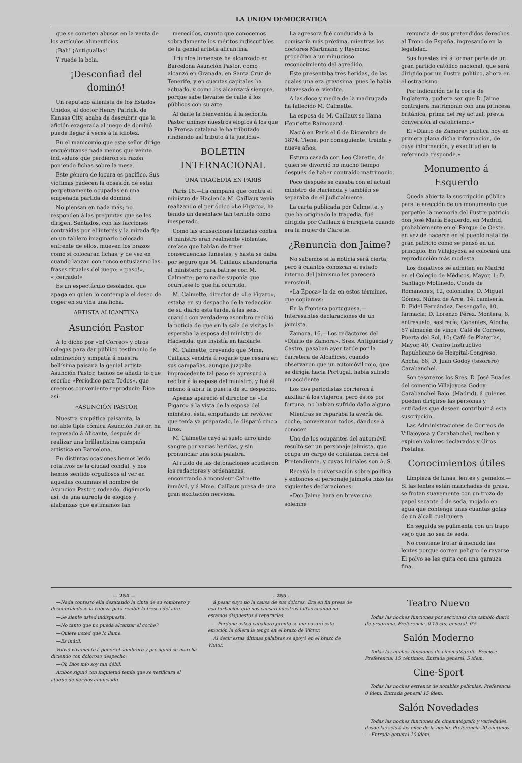LA UNION DEMOCRATICA
que se cometen abusos en la venta de los artículos alimenticios.
¡Bah! ¡Antiguallas!
Y ruede la bola.
¡Desconfiad del dominó!
Un reputado alienista de los Estados Unidos, el doctor Henry Patrick, de Kansas City, acaba de descubrir que la afición exagerada al juego de dominó puede llegar á veces á la idiotez.
En el manicomio que este señor dirige encuéntranse nada menos que veinte individuos que perdieron su razón poniendo fichas sobre la mesa.
Este género de locura es pacífico. Sus víctimas padecen la obsesión de estar perpetuamente ocupadas en una empeñada partida de dominó.
No piensan en nada más; no responden á las preguntas que se les dirigen. Sentados, con las facciones contraídas por el interés y la mirada fija en un tablero imaginario colocado enfrente de ellos, mueven los brazos como si colocaran fichas, y de vez en cuando lanzan con ronco entusiasmo las frases rituales del juego: «¡paso!», «¡cerrado!»
Es un espectáculo desolador, que apaga en quien lo contempla el deseo de coger en su vida una ficha.
ARTISTA ALICANTINA
Asunción Pastor
A lo dicho por «El Correo» y otros colegas para dar público testimonio de admiración y simpatía á nuestra bellísima paisana la genial artista Asunción Pastor, hemos de añadir lo que escribe «Periódico para Todos», que creemos conveniente reproducir: Dice así:
«ASUNCIÓN PASTOR
Nuestra simpática paisanita, la notable tiple cómica Asunción Pastor, ha regresado á Alicante, después de realizar una brillantísima campaña artística en Barcelona.
En distintas ocasiones hemos leído rotativos de la ciudad condal, y nos hemos sentido orgullosos al ver en aquellas columnas el nombre de Asunción Pastor, rodeado, digámoslo así, de una aureola de elogios y alabanzas que estimamos tan
merecidos, cuanto que conocemos sobradamente los méritos indiscutibles de la genial artista alicantina.
Triunfos inmensos ha alcanzado en Barcelona Asunción Pastor, como alcanzó en Granada, en Santa Cruz de Tenerife, y en cuantas capitales ha actuado, y como los alcanzará siempre, porque sabe llevarse de calle á los públicos con su arte.
Al darle la bienvenida á la señorita Pastor unimos nuestros elogios á los que la Prensa catalana le ha tributado rindiendo así tributo á la justicia».
BOLETIN INTERNACIONAL
UNA TRAGEDIA EN PARIS
París 18.—La campaña que contra el ministro de Hacienda M. Caillaux venía realizando el periódico «Le Figaro», ha tenido un desenlace tan terrible como inesperado.
Como las acusaciones lanzadas contra el ministro eran realmente violentas, creíase que habían de traer consecuencias funestas, y hasta se daba por seguro que M. Caillaux abandonaría el ministerio para batirse con M. Calmette; pero nadie suponía que ocurriese lo que ha ocurrido.
M. Calmette, director de «Le Figaro», estaba en su despacho de la redacción de su diario esta tarde, á las seis, cuando con verdadero asombro recibió la noticia de que en la sala de visitas le esperaba la esposa del ministro de Hacienda, que insistía en hablarle.
M. Calmette, creyendo que Mme. Caillaux vendría á rogarle que cesara en sus campañas, aunque juzgaba improcedente tal paso se apresuró á recibir á la esposa del ministro, y fué él mismo á abrir la puerta de su despacho.
Apenas apareció el director de «Le Figaro» á la vista de la esposa del ministro, ésta, empuñando un revólver que tenía ya preparado, le disparó cinco tiros.
M. Calmette cayó al suelo arrojando sangre por varias heridas, y sin pronunciar una sola palabra.
Al ruido de las detonaciones acudieron los redactores y ordenanzas, encontrando á monsieur Calmette inmóvil, y á Mme. Caillaux presa de una gran excitación nerviosa.
La agresora fué conducida á la comisaría más próxima, mientras los doctores Martmann y Reymond procedían á un minucioso reconocimiento del agredido.
Este presentaba tres heridas, de las cuales una era gravísima, pues le había atravesado el vientre.
A las doce y media de la madrugada ha fallecido M. Calmette.
La esposa de M. Caillaux se llama Henriette Raimouard.
Nació en París el 6 de Diciembre de 1874. Tiene, por consiguiente, treinta y nueve años.
Estuvo casada con Leo Claretie, de quien se divorció no mucho tiempo después de haber contraído matrimonio.
Poco después se casaba con el actual ministro de Hacienda y también se separaba de él judicialmente.
La carta publicada por Calmette, y que ha originado la tragedia, fué dirigida por Caillaux á Enriqueta cuando era la mujer de Claretie.
¿Renuncia don Jaime?
No sabemos si la noticia será cierta; pero á cuantos conozcan el estado interno del jaimismo les parecerá verosímil.
«La Época» la da en estos términos, que copiamos:
En la frontera portuguesa.—Interesantes declaraciones de un jaimista.
Zamora, 16.—Los redactores del «Diario de Zamora», Sres. Antigüedad y Castro, pasaban ayer tarde por la carretera de Alcañices, cuando observaron que un automóvil rojo, que se dirigía hacia Portugal, había sufrido un accidente.
Los dos periodistas corrieron á auxiliar á los viajeros, pero éstos por fortuna, no habían sufrido daño alguno.
Mientras se reparaba la avería del coche, conversaron todos, dándose á conocer.
Uno de los ocupantes del automóvil resultó ser un personaje jaimista, que ocupa un cargo de confianza cerca del Pretendiente, y cuyas iniciales son A. S.
Recayó la conversación sobre política y entonces el personaje jaimista hizo las siguientes declaraciones:
«Don Jaime hará en breve una solemne
renuncia de sus pretendidos derechos al Trono de España, ingresando en la legalidad.
Sus huestes irá á formar parte de un gran partido católico nacional, que será dirigido por un ilustre político, ahora en el ostracismo.
Por indicación de la corte de Inglaterra, pudiera ser que D. Jaime contrajera matrimonio con una princesa británica, prima del rey actual, previa conversión al catolicismo.»
El «Diario de Zamora» publica hoy en primera plana dicha información, de cuya información, y exactitud en la referencia responde.»
Monumento á Esquerdo
Queda abierta la suscripción pública para la erección de un monumento que perpetúe la memoria del ilustre patricio don José María Esquerdo, en Madrid, probablemente en el Parque de Oeste, en vez de hacerse en el pueblo natal del gran patricio como se pensó en un principio. En Villajoyosa se colocará una reproducción más modesta.
Los donativos se admiten en Madrid en el Colegio de Médicos, Mayor, 1; D. Santiago Mollinedo, Conde de Romanones, 12, coloniales; D. Miguel Gómez, Núñez de Arce, 14, camisería; D. Fidel Fernández, Desengaño, 10, farmacia; D. Lorenzo Pérez, Montera, 8, entresuelo, sastrería; Cabantes, Atocha, 67 almacén de vinos; Café de Correos, Puerta del Sol, 10; Café de Platerías, Mayor, 40; Centro Instructivo Republicano de Hospital-Congreso, Ancha, 68; D. Juan Godoy (tesorero) Carabanchel.
Son tesoreros los Sres. D. José Buades del comercio Villajoyosa Godoy Carabanchel Bajo. (Madrid), á quienes pueden dirigirse las personas y entidades que deseen contribuir á esta suscripción.
Las Administraciones de Correos de Villajoyosa y Carabanchel, reciben y expiden valores declarados y Giros Postales.
Conocimientos útiles
Limpieza de lunas, lentes y gemelos.—Si las lentes están manchadas de grasa, se frotan suavemente con un trozo de papel secante ó de seda, mojado en agua que contenga unas cuantas gotas de un álcali cualquiera.
En seguida se pulimenta con un trapo viejo que no sea de seda.
No conviene frotar á menudo las lentes porque corren peligro de rayarse. El polvo se les quita con una gamuza fina.
— 254 —
—Nada contestó ella dezatando la cinta de su sombrero y descubriéndose la cabeza para recibir la fresca del aire.
—Se siente usted indispuesta.
—No tanto que no pueda alcanzar el coche?
—Quiere usted que lo llame.
—Es inútil.
Volvió vivamente á poner el sombrero y prosiguió su marcha diciendo con doloroso despecho:
—Oh Dios mío soy tan débil.
Ambos siguió con inquietud temía que se verificara el ataque de nervios anunciado.
- 255 -
á pesar suyo no la causa de sus dolores. Era en fin presa de esa turbación que nos causan nuestras faltas cuando no estamos dispuestos á repararlas.
—Perdone usted caballero pronto se me pasará esta emoción la cólera la tengo en el brazo de Víctor.
Al decir estas últimas palabras se apoyó en el brazo de Víctor.
Teatro Nuevo
Todas las noches funciones por secciones con cambio diario de programa. Preferencia, 0'15 cts; general, 0'5.
Salón Moderno
Todas las noches funciones de cinematógrafo. Precios: Preferencia, 15 céntimos. Entrada general, 5 ídem.
Cine-Sport
Todas las noches estrenos de notables películas. Preferencia 0 ídem. Entrada general 15 ídem.
Salón Novedades
Todas las noches funciones de cinematógrafo y variedades, desde las seis á las once de la noche. Preferencia 20 céntimos.— Entrada general 10 ídem.